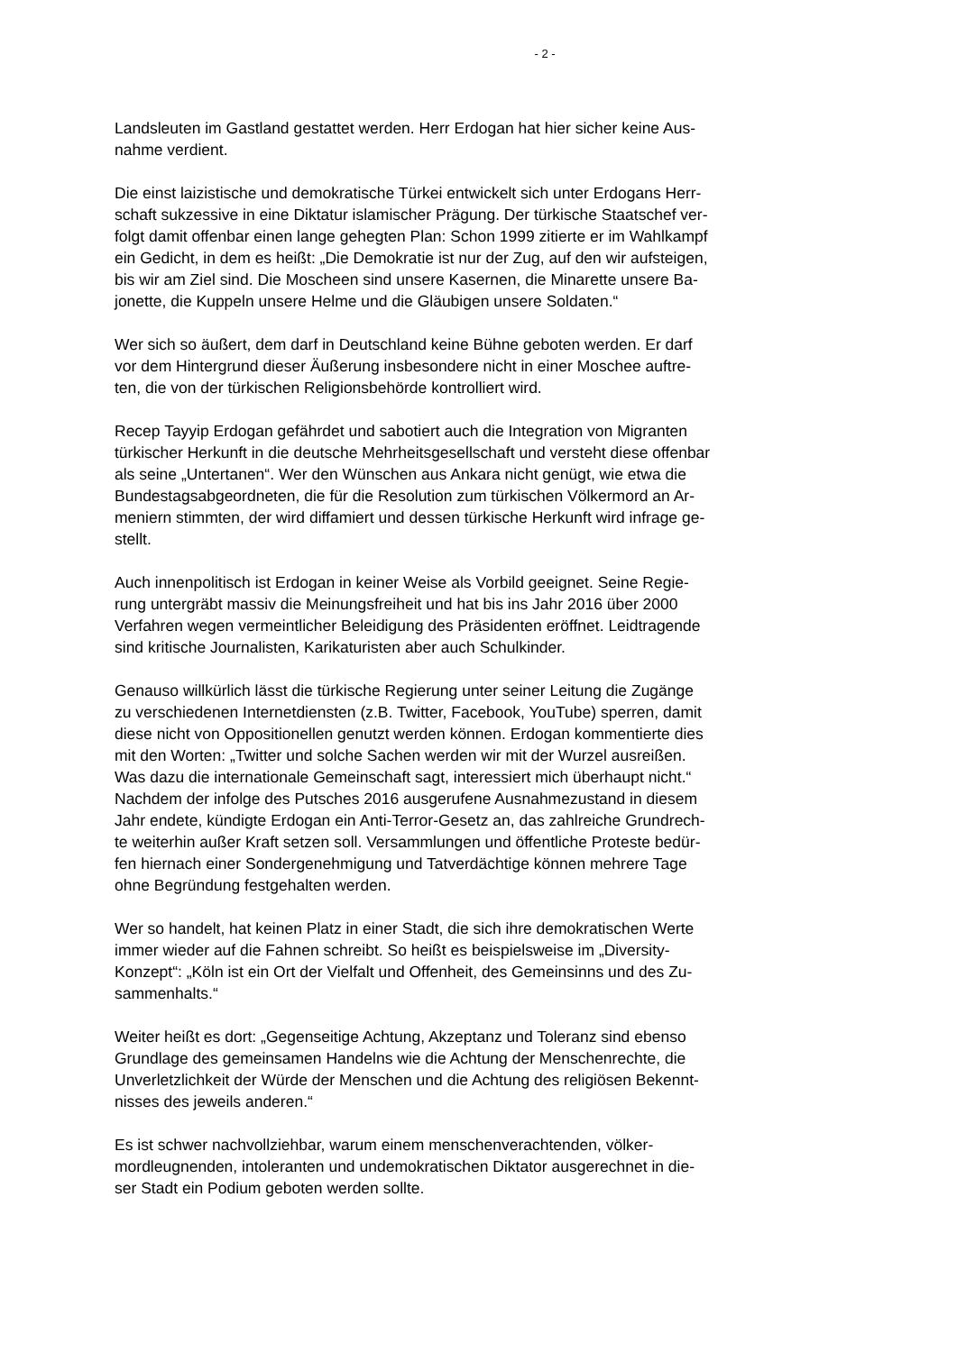- 2 -
Landsleuten im Gastland gestattet werden. Herr Erdogan hat hier sicher keine Aus-
nahme verdient.
Die einst laizistische und demokratische Türkei entwickelt sich unter Erdogans Herr-
schaft sukzessive in eine Diktatur islamischer Prägung. Der türkische Staatschef ver-
folgt damit offenbar einen lange gehegten Plan: Schon 1999 zitierte er im Wahlkampf
ein Gedicht, in dem es heißt: „Die Demokratie ist nur der Zug, auf den wir aufsteigen,
bis wir am Ziel sind. Die Moscheen sind unsere Kasernen, die Minarette unsere Ba-
jonette, die Kuppeln unsere Helme und die Gläubigen unsere Soldaten.“
Wer sich so äußert, dem darf in Deutschland keine Bühne geboten werden. Er darf
vor dem Hintergrund dieser Äußerung insbesondere nicht in einer Moschee auftre-
ten, die von der türkischen Religionsbehörde kontrolliert wird.
Recep Tayyip Erdogan gefährdet und sabotiert auch die Integration von Migranten
türkischer Herkunft in die deutsche Mehrheitsgesellschaft und versteht diese offenbar
als seine „Untertanen“. Wer den Wünschen aus Ankara nicht genügt, wie etwa die
Bundestagsabgeordneten, die für die Resolution zum türkischen Völkermord an Ar-
meniern stimmten, der wird diffamiert und dessen türkische Herkunft wird infrage ge-
stellt.
Auch innenpolitisch ist Erdogan in keiner Weise als Vorbild geeignet. Seine Regie-
rung untergräbt massiv die Meinungsfreiheit und hat bis ins Jahr 2016 über 2000
Verfahren wegen vermeintlicher Beleidigung des Präsidenten eröffnet. Leidtragende
sind kritische Journalisten, Karikaturisten aber auch Schulkinder.
Genauso willkürlich lässt die türkische Regierung unter seiner Leitung die Zugänge
zu verschiedenen Internetdiensten (z.B. Twitter, Facebook, YouTube) sperren, damit
diese nicht von Oppositionellen genutzt werden können. Erdogan kommentierte dies
mit den Worten: „Twitter und solche Sachen werden wir mit der Wurzel ausreißen.
Was dazu die internationale Gemeinschaft sagt, interessiert mich überhaupt nicht.“
Nachdem der infolge des Putsches 2016 ausgerufene Ausnahmezustand in diesem
Jahr endete, kündigte Erdogan ein Anti-Terror-Gesetz an, das zahlreiche Grundrech-
te weiterhin außer Kraft setzen soll. Versammlungen und öffentliche Proteste bedür-
fen hiernach einer Sondergenehmigung und Tatverdächtige können mehrere Tage
ohne Begründung festgehalten werden.
Wer so handelt, hat keinen Platz in einer Stadt, die sich ihre demokratischen Werte
immer wieder auf die Fahnen schreibt. So heißt es beispielsweise im „Diversity-
Konzept“: „Köln ist ein Ort der Vielfalt und Offenheit, des Gemeinsinns und des Zu-
sammenhalts.“
Weiter heißt es dort: „Gegenseitige Achtung, Akzeptanz und Toleranz sind ebenso
Grundlage des gemeinsamen Handelns wie die Achtung der Menschenrechte, die
Unverletzlichkeit der Würde der Menschen und die Achtung des religiösen Bekennt-
nisses des jeweils anderen.“
Es ist schwer nachvollziehbar, warum einem menschenverachtenden, völker-
mordleugnenden, intoleranten und undemokratischen Diktator ausgerechnet in die-
ser Stadt ein Podium geboten werden sollte.